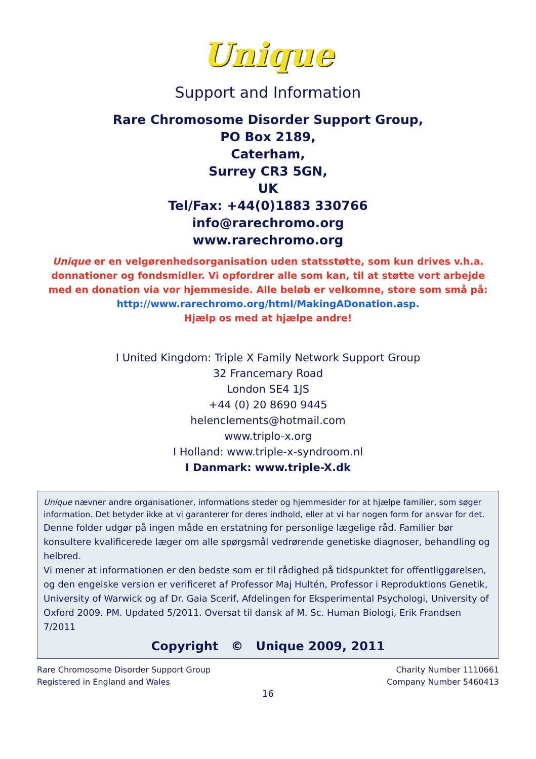Unique
Support and Information
Rare Chromosome Disorder Support Group,
PO Box 2189,
Caterham,
Surrey CR3 5GN,
UK
Tel/Fax: +44(0)1883 330766
info@rarechromo.org
www.rarechromo.org
Unique er en velgørenhedsorganisation uden statsstøtte, som kun drives v.h.a. donnationer og fondsmidler. Vi opfordrer alle som kan, til at støtte vort arbejde med en donation via vor hjemmeside. Alle beløb er velkomne, store som små på: http://www.rarechromo.org/html/MakingADonation.asp.
Hjælp os med at hjælpe andre!
I United Kingdom: Triple X Family Network Support Group
32 Francemary Road
London SE4 1JS
+44 (0) 20 8690 9445
helenclements@hotmail.com
www.triplo-x.org
I Holland: www.triple-x-syndroom.nl
I Danmark: www.triple-X.dk
Unique nævner andre organisationer, informations steder og hjemmesider for at hjælpe familier, som søger information. Det betyder ikke at vi garanterer for deres indhold, eller at vi har nogen form for ansvar for det.
Denne folder udgør på ingen måde en erstatning for personlige lægelige råd. Familier bør konsultere kvalificerede læger om alle spørgsmål vedrørende genetiske diagnoser, behandling og helbred.
Vi mener at informationen er den bedste som er til rådighed på tidspunktet for offentliggørelsen, og den engelske version er verificeret af Professor Maj Hultén, Professor i Reproduktions Genetik, University of Warwick og af Dr. Gaia Scerif, Afdelingen for Eksperimental Psychologi, University of Oxford 2009. PM. Updated 5/2011. Oversat til dansk af M. Sc. Human Biologi, Erik Frandsen 7/2011
Copyright © Unique 2009, 2011
Rare Chromosome Disorder Support Group
Registered in England and Wales
Charity Number 1110661
Company Number 5460413
16